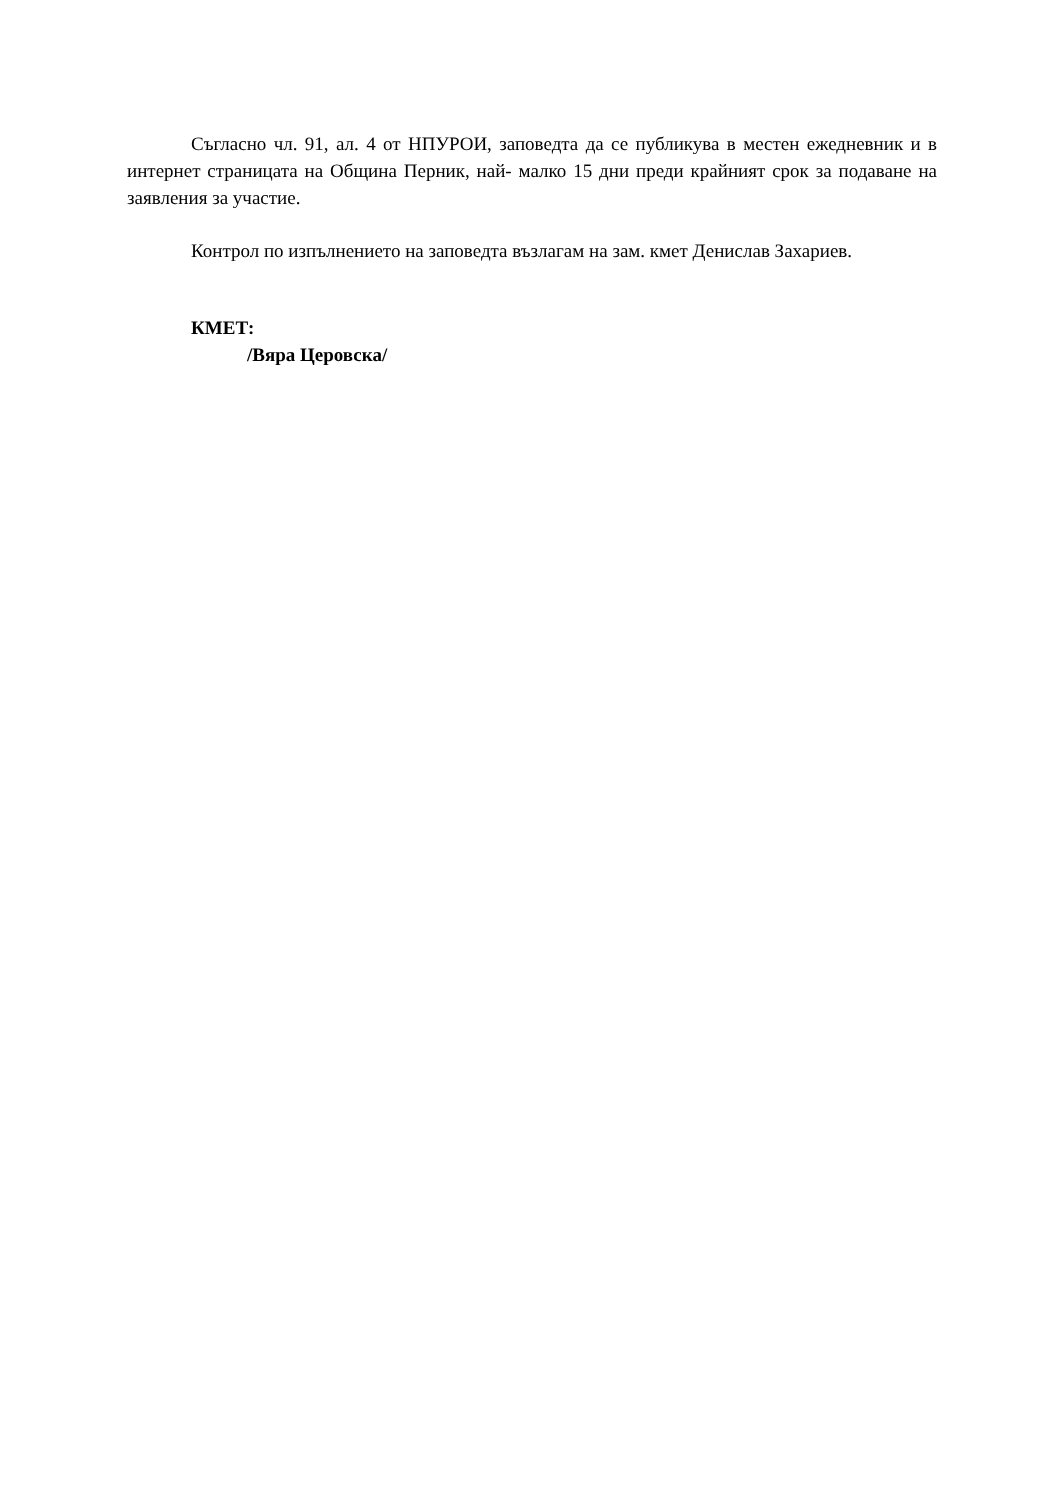Съгласно чл. 91, ал. 4 от НПУРОИ, заповедта да се публикува в местен ежедневник и в интернет страницата на Община Перник, най- малко 15 дни преди крайният срок за подаване на заявления за участие.
Контрол по изпълнението на заповедта възлагам на зам. кмет Денислав Захариев.
КМЕТ:
/Вяра Церовска/